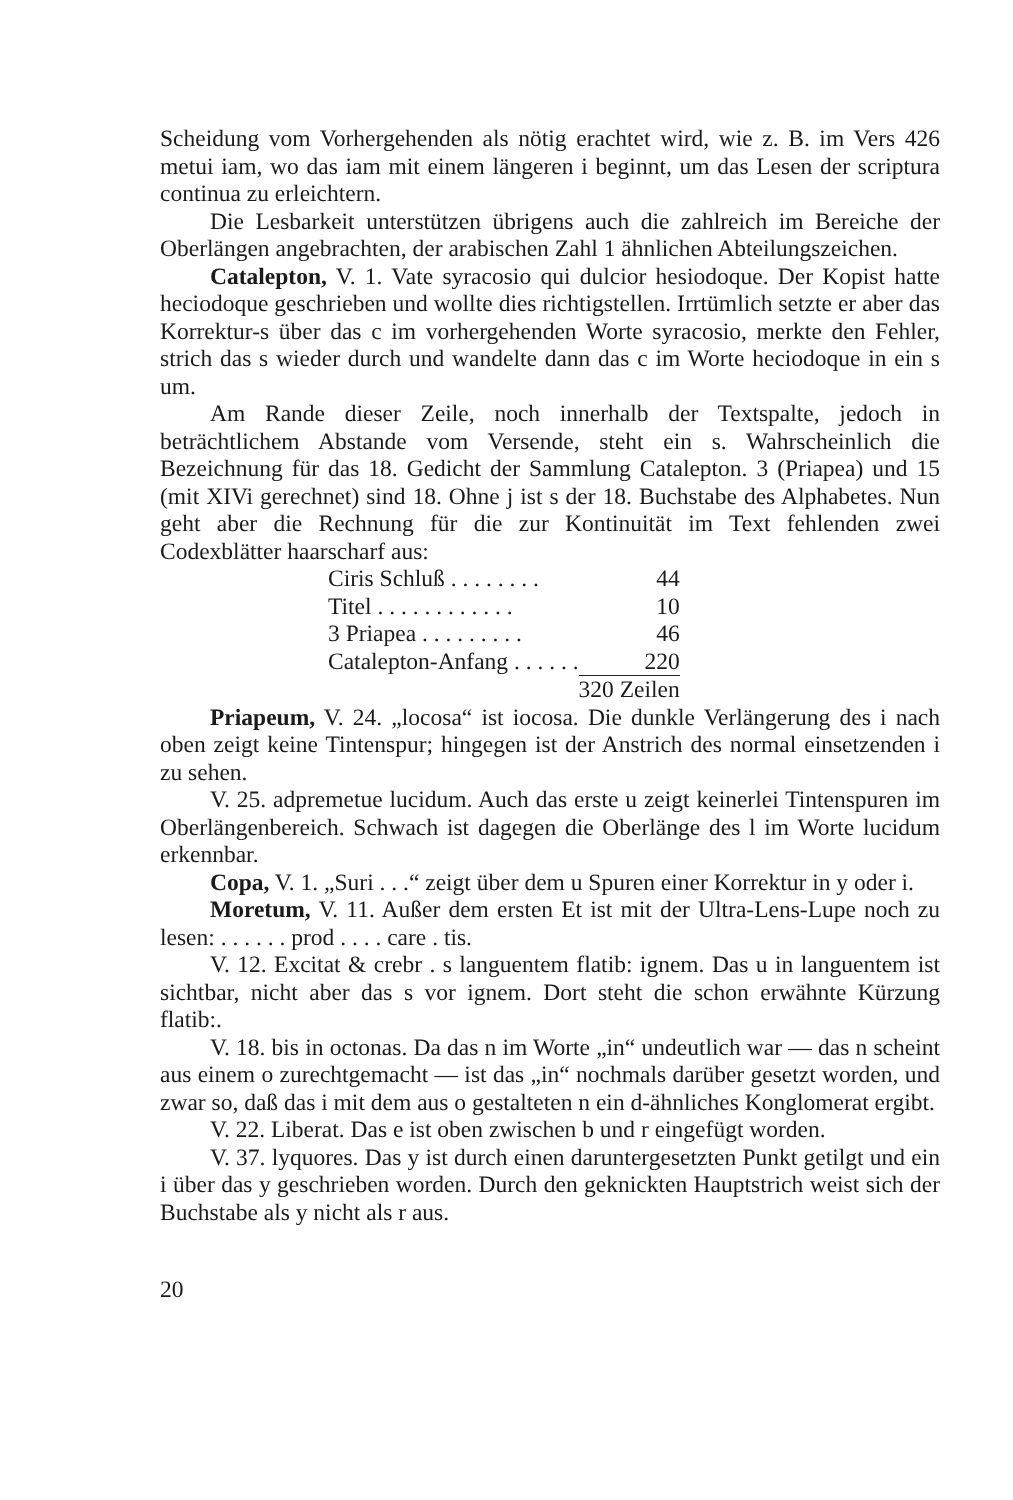Scheidung vom Vorhergehenden als nötig erachtet wird, wie z. B. im Vers 426 metui iam, wo das iam mit einem längeren i beginnt, um das Lesen der scriptura continua zu erleichtern.
Die Lesbarkeit unterstützen übrigens auch die zahlreich im Bereiche der Oberlängen angebrachten, der arabischen Zahl 1 ähnlichen Abteilungszeichen.
Catalepton, V. 1. Vate syracosio qui dulcior hesiodoque. Der Kopist hatte heciodoque geschrieben und wollte dies richtigstellen. Irrtümlich setzte er aber das Korrektur-s über das c im vorhergehenden Worte syracosio, merkte den Fehler, strich das s wieder durch und wandelte dann das c im Worte heciodoque in ein s um.
Am Rande dieser Zeile, noch innerhalb der Textspalte, jedoch in beträchtlichem Abstande vom Versende, steht ein s. Wahrscheinlich die Bezeichnung für das 18. Gedicht der Sammlung Catalepton. 3 (Priapea) und 15 (mit XIVi gerechnet) sind 18. Ohne j ist s der 18. Buchstabe des Alphabetes. Nun geht aber die Rechnung für die zur Kontinuität im Text fehlenden zwei Codexblätter haarscharf aus:
| Ciris Schluß . . . . . . . . | 44 |
| Titel . . . . . . . . . . . . | 10 |
| 3 Priapea . . . . . . . . . | 46 |
| Catalepton-Anfang . . . . . . | 220 |
| | 320 Zeilen |
Priapeum, V. 24. „locosa“ ist iocosa. Die dunkle Verlängerung des i nach oben zeigt keine Tintenspur; hingegen ist der Anstrich des normal einsetzenden i zu sehen.
V. 25. adpremetue lucidum. Auch das erste u zeigt keinerlei Tintenspuren im Oberlängenbereich. Schwach ist dagegen die Oberlänge des l im Worte lucidum erkennbar.
Copa, V. 1. „Suri . . .“ zeigt über dem u Spuren einer Korrektur in y oder i.
Moretum, V. 11. Außer dem ersten Et ist mit der Ultra-Lens-Lupe noch zu lesen: . . . . . . prod . . . . care . tis.
V. 12. Excitat & crebr . s languentem flatib: ignem. Das u in languentem ist sichtbar, nicht aber das s vor ignem. Dort steht die schon erwähnte Kürzung flatib:.
V. 18. bis in octonas. Da das n im Worte „in“ undeutlich war — das n scheint aus einem o zurechtgemacht — ist das „in“ nochmals darüber gesetzt worden, und zwar so, daß das i mit dem aus o gestalteten n ein d-ähnliches Konglomerat ergibt.
V. 22. Liberat. Das e ist oben zwischen b und r eingefügt worden.
V. 37. lyquores. Das y ist durch einen daruntergesetzten Punkt getilgt und ein i über das y geschrieben worden. Durch den geknickten Hauptstrich weist sich der Buchstabe als y nicht als r aus.
20